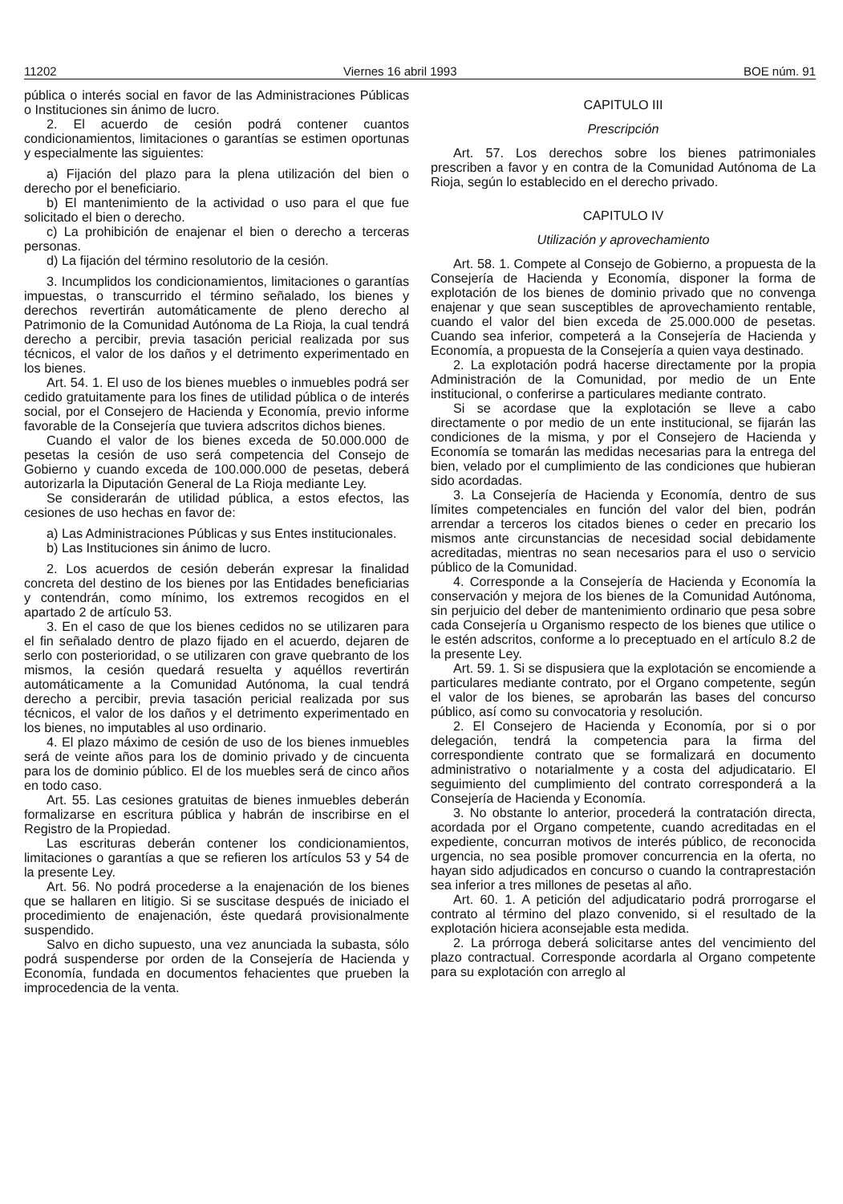11202 Viernes 16 abril 1993 BOE núm. 91
pública o interés social en favor de las Administraciones Públicas o Instituciones sin ánimo de lucro.
2. El acuerdo de cesión podrá contener cuantos condicionamientos, limitaciones o garantías se estimen oportunas y especialmente las siguientes:
a) Fijación del plazo para la plena utilización del bien o derecho por el beneficiario.
b) El mantenimiento de la actividad o uso para el que fue solicitado el bien o derecho.
c) La prohibición de enajenar el bien o derecho a terceras personas.
d) La fijación del término resolutorio de la cesión.
3. Incumplidos los condicionamientos, limitaciones o garantías impuestas, o transcurrido el término señalado, los bienes y derechos revertirán automáticamente de pleno derecho al Patrimonio de la Comunidad Autónoma de La Rioja, la cual tendrá derecho a percibir, previa tasación pericial realizada por sus técnicos, el valor de los daños y el detrimento experimentado en los bienes.
Art. 54. 1. El uso de los bienes muebles o inmuebles podrá ser cedido gratuitamente para los fines de utilidad pública o de interés social, por el Consejero de Hacienda y Economía, previo informe favorable de la Consejería que tuviera adscritos dichos bienes.
Cuando el valor de los bienes exceda de 50.000.000 de pesetas la cesión de uso será competencia del Consejo de Gobierno y cuando exceda de 100.000.000 de pesetas, deberá autorizarla la Diputación General de La Rioja mediante Ley.
Se considerarán de utilidad pública, a estos efectos, las cesiones de uso hechas en favor de:
a) Las Administraciones Públicas y sus Entes institucionales.
b) Las Instituciones sin ánimo de lucro.
2. Los acuerdos de cesión deberán expresar la finalidad concreta del destino de los bienes por las Entidades beneficiarias y contendrán, como mínimo, los extremos recogidos en el apartado 2 de artículo 53.
3. En el caso de que los bienes cedidos no se utilizaren para el fin señalado dentro de plazo fijado en el acuerdo, dejaren de serlo con posterioridad, o se utilizaren con grave quebranto de los mismos, la cesión quedará resuelta y aquéllos revertirán automáticamente a la Comunidad Autónoma, la cual tendrá derecho a percibir, previa tasación pericial realizada por sus técnicos, el valor de los daños y el detrimento experimentado en los bienes, no imputables al uso ordinario.
4. El plazo máximo de cesión de uso de los bienes inmuebles será de veinte años para los de dominio privado y de cincuenta para los de dominio público. El de los muebles será de cinco años en todo caso.
Art. 55. Las cesiones gratuitas de bienes inmuebles deberán formalizarse en escritura pública y habrán de inscribirse en el Registro de la Propiedad.
Las escrituras deberán contener los condicionamientos, limitaciones o garantías a que se refieren los artículos 53 y 54 de la presente Ley.
Art. 56. No podrá procederse a la enajenación de los bienes que se hallaren en litigio. Si se suscitase después de iniciado el procedimiento de enajenación, éste quedará provisionalmente suspendido.
Salvo en dicho supuesto, una vez anunciada la subasta, sólo podrá suspenderse por orden de la Consejería de Hacienda y Economía, fundada en documentos fehacientes que prueben la improcedencia de la venta.
CAPITULO III
Prescripción
Art. 57. Los derechos sobre los bienes patrimoniales prescriben a favor y en contra de la Comunidad Autónoma de La Rioja, según lo establecido en el derecho privado.
CAPITULO IV
Utilización y aprovechamiento
Art. 58. 1. Compete al Consejo de Gobierno, a propuesta de la Consejería de Hacienda y Economía, disponer la forma de explotación de los bienes de dominio privado que no convenga enajenar y que sean susceptibles de aprovechamiento rentable, cuando el valor del bien exceda de 25.000.000 de pesetas. Cuando sea inferior, competerá a la Consejería de Hacienda y Economía, a propuesta de la Consejería a quien vaya destinado.
2. La explotación podrá hacerse directamente por la propia Administración de la Comunidad, por medio de un Ente institucional, o conferirse a particulares mediante contrato.
Si se acordase que la explotación se lleve a cabo directamente o por medio de un ente institucional, se fijarán las condiciones de la misma, y por el Consejero de Hacienda y Economía se tomarán las medidas necesarias para la entrega del bien, velado por el cumplimiento de las condiciones que hubieran sido acordadas.
3. La Consejería de Hacienda y Economía, dentro de sus límites competenciales en función del valor del bien, podrán arrendar a terceros los citados bienes o ceder en precario los mismos ante circunstancias de necesidad social debidamente acreditadas, mientras no sean necesarios para el uso o servicio público de la Comunidad.
4. Corresponde a la Consejería de Hacienda y Economía la conservación y mejora de los bienes de la Comunidad Autónoma, sin perjuicio del deber de mantenimiento ordinario que pesa sobre cada Consejería u Organismo respecto de los bienes que utilice o le estén adscritos, conforme a lo preceptuado en el artículo 8.2 de la presente Ley.
Art. 59. 1. Si se dispusiera que la explotación se encomiende a particulares mediante contrato, por el Organo competente, según el valor de los bienes, se aprobarán las bases del concurso público, así como su convocatoria y resolución.
2. El Consejero de Hacienda y Economía, por si o por delegación, tendrá la competencia para la firma del correspondiente contrato que se formalizará en documento administrativo o notarialmente y a costa del adjudicatario. El seguimiento del cumplimiento del contrato corresponderá a la Consejería de Hacienda y Economía.
3. No obstante lo anterior, procederá la contratación directa, acordada por el Organo competente, cuando acreditadas en el expediente, concurran motivos de interés público, de reconocida urgencia, no sea posible promover concurrencia en la oferta, no hayan sido adjudicados en concurso o cuando la contraprestación sea inferior a tres millones de pesetas al año.
Art. 60. 1. A petición del adjudicatario podrá prorrogarse el contrato al término del plazo convenido, si el resultado de la explotación hiciera aconsejable esta medida.
2. La prórroga deberá solicitarse antes del vencimiento del plazo contractual. Corresponde acordarla al Organo competente para su explotación con arreglo al